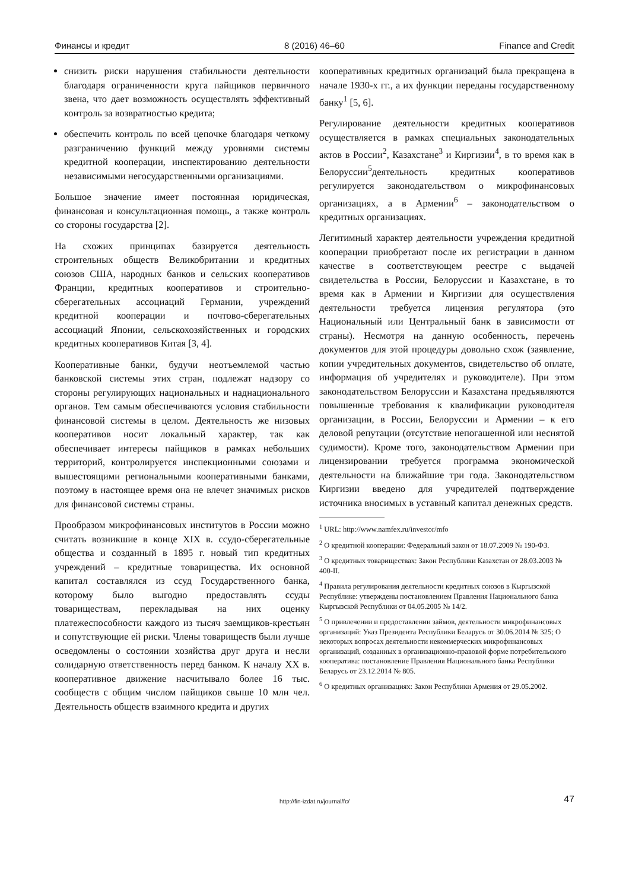Финансы и кредит 8 (2016) 46–60 Finance and Credit
снизить риски нарушения стабильности деятельности благодаря ограниченности круга пайщиков первичного звена, что дает возможность осуществлять эффективный контроль за возвратностью кредита;
обеспечить контроль по всей цепочке благодаря четкому разграничению функций между уровнями системы кредитной кооперации, инспектированию деятельности независимыми негосударственными организациями.
Большое значение имеет постоянная юридическая, финансовая и консультационная помощь, а также контроль со стороны государства [2].
На схожих принципах базируется деятельность строительных обществ Великобритании и кредитных союзов США, народных банков и сельских кооперативов Франции, кредитных кооперативов и строительно-сберегательных ассоциаций Германии, учреждений кредитной кооперации и почтово-сберегательных ассоциаций Японии, сельскохозяйственных и городских кредитных кооперативов Китая [3, 4].
Кооперативные банки, будучи неотъемлемой частью банковской системы этих стран, подлежат надзору со стороны регулирующих национальных и наднационального органов. Тем самым обеспечиваются условия стабильности финансовой системы в целом. Деятельность же низовых кооперативов носит локальный характер, так как обеспечивает интересы пайщиков в рамках небольших территорий, контролируется инспекционными союзами и вышестоящими региональными кооперативными банками, поэтому в настоящее время она не влечет значимых рисков для финансовой системы страны.
Прообразом микрофинансовых институтов в России можно считать возникшие в конце XIX в. ссудо-сберегательные общества и созданный в 1895 г. новый тип кредитных учреждений – кредитные товарищества. Их основной капитал составлялся из ссуд Государственного банка, которому было выгодно предоставлять ссуды товариществам, перекладывая на них оценку платежеспособности каждого из тысяч заемщиков-крестьян и сопутствующие ей риски. Члены товариществ были лучше осведомлены о состоянии хозяйства друг друга и несли солидарную ответственность перед банком. К началу XX в. кооперативное движение насчитывало более 16 тыс. сообществ с общим числом пайщиков свыше 10 млн чел. Деятельность обществ взаимного кредита и других
кооперативных кредитных организаций была прекращена в начале 1930-х гг., а их функции переданы государственному банку<sup>1</sup> [5, 6].
Регулирование деятельности кредитных кооперативов осуществляется в рамках специальных законодательных актов в России<sup>2</sup>, Казахстане<sup>3</sup> и Киргизии<sup>4</sup>, в то время как в Белоруссии<sup>5</sup>деятельность кредитных кооперативов регулируется законодательством о микрофинансовых организациях, а в Армении<sup>6</sup> – законодательством о кредитных организациях.
Легитимный характер деятельности учреждения кредитной кооперации приобретают после их регистрации в данном качестве в соответствующем реестре с выдачей свидетельства в России, Белоруссии и Казахстане, в то время как в Армении и Киргизии для осуществления деятельности требуется лицензия регулятора (это Национальный или Центральный банк в зависимости от страны). Несмотря на данную особенность, перечень документов для этой процедуры довольно схож (заявление, копии учредительных документов, свидетельство об оплате, информация об учредителях и руководителе). При этом законодательством Белоруссии и Казахстана предъявляются повышенные требования к квалификации руководителя организации, в России, Белоруссии и Армении – к его деловой репутации (отсутствие непогашенной или неснятой судимости). Кроме того, законодательством Армении при лицензировании требуется программа экономической деятельности на ближайшие три года. Законодательством Киргизии введено для учредителей подтверждение источника вносимых в уставный капитал денежных средств.
<sup>1</sup> URL: http://www.namfex.ru/investor/mfo
<sup>2</sup> О кредитной кооперации: Федеральный закон от 18.07.2009 № 190-ФЗ.
<sup>3</sup> О кредитных товариществах: Закон Республики Казахстан от 28.03.2003 № 400-II.
<sup>4</sup> Правила регулирования деятельности кредитных союзов в Кыргызской Республике: утверждены постановлением Правления Национального банка Кыргызской Республики от 04.05.2005 № 14/2.
<sup>5</sup> О привлечении и предоставлении займов, деятельности микрофинансовых организаций: Указ Президента Республики Беларусь от 30.06.2014 № 325; О некоторых вопросах деятельности некоммерческих микрофинансовых организаций, созданных в организационно-правовой форме потребительского кооператива: постановление Правления Национального банка Республики Беларусь от 23.12.2014 № 805.
<sup>6</sup> О кредитных организациях: Закон Республики Армения от 29.05.2002.
http://fin-izdat.ru/journal/fc/
47